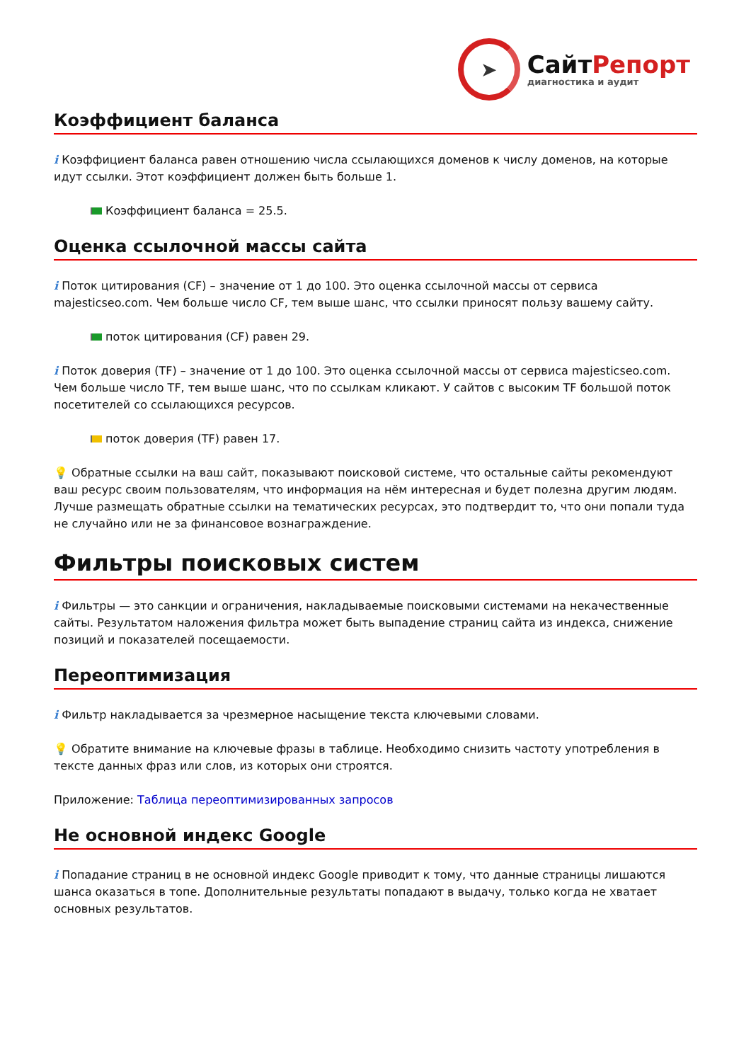➤
СайтРепорт
диагностика и аудит
Коэффициент баланса
i Коэффициент баланса равен отношению числа ссылающихся доменов к числу доменов, на которые идут ссылки. Этот коэффициент должен быть больше 1.
Коэффициент баланса = 25.5.
Оценка ссылочной массы сайта
i Поток цитирования (CF) – значение от 1 до 100. Это оценка ссылочной массы от сервиса majesticseo.com. Чем больше число CF, тем выше шанс, что ссылки приносят пользу вашему сайту.
поток цитирования (CF) равен 29.
i Поток доверия (TF) – значение от 1 до 100. Это оценка ссылочной массы от сервиса majesticseo.com. Чем больше число TF, тем выше шанс, что по ссылкам кликают. У сайтов с высоким TF большой поток посетителей со ссылающихся ресурсов.
поток доверия (TF) равен 17.
💡 Обратные ссылки на ваш сайт, показывают поисковой системе, что остальные сайты рекомендуют ваш ресурс своим пользователям, что информация на нём интересная и будет полезна другим людям.
Лучше размещать обратные ссылки на тематических ресурсах, это подтвердит то, что они попали туда не случайно или не за финансовое вознаграждение.
Фильтры поисковых систем
i Фильтры — это санкции и ограничения, накладываемые поисковыми системами на некачественные сайты. Результатом наложения фильтра может быть выпадение страниц сайта из индекса, снижение позиций и показателей посещаемости.
Переоптимизация
i Фильтр накладывается за чрезмерное насыщение текста ключевыми словами.
💡 Обратите внимание на ключевые фразы в таблице. Необходимо снизить частоту употребления в тексте данных фраз или слов, из которых они строятся.
Приложение: Таблица переоптимизированных запросов
Не основной индекс Google
i Попадание страниц в не основной индекс Google приводит к тому, что данные страницы лишаются шанса оказаться в топе. Дополнительные результаты попадают в выдачу, только когда не хватает основных результатов.